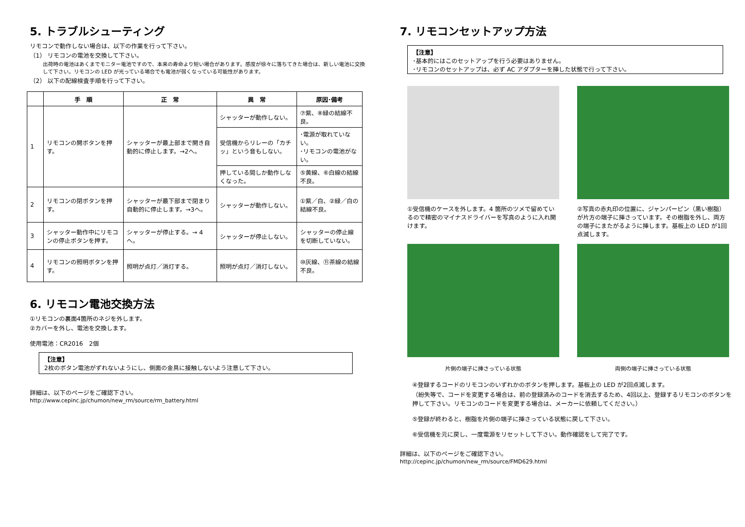5. トラブルシューティング
リモコンで動作しない場合は、以下の作業を行って下さい。
（1） リモコンの電池を交換して下さい。
出荷時の電池はあくまでモニター電池ですので、本来の寿命より短い場合があります。感度が徐々に落ちてきた場合は、新しい電池に交換して下さい。リモコンの LED が光っている場合でも電池が弱くなっている可能性があります。
（2） 以下の配線検査手順を行って下さい。
| | 手 順 | 正 常 | 異 常 | 原因･備考 |
| --- | --- | --- | --- | --- |
| 1 | リモコンの開ボタンを押す。 | シャッターが最上部まで開き自動的に停止します。→2へ。 | シャッターが動作しない。 | ⑦紫、⑧緑の結線不良。 |
| | | | 受信機からリレーの「カチッ」という音もしない。 | ･電源が取れていない。 ･リモコンの電池がない。 |
| | | | 押している間しか動作しなくなった。 | ⑤黄線、⑥白線の結線不良。 |
| 2 | リモコンの閉ボタンを押す。 | シャッターが最下部まで閉まり自動的に停止します。→3へ。 | シャッターが動作しない。 | ①紫／白、②緑／白の結線不良。 |
| 3 | シャッター動作中にリモコンの停止ボタンを押す。 | シャッターが停止する。→ 4へ。 | シャッターが停止しない。 | シャッターの停止線を切断していない。 |
| 4 | リモコンの照明ボタンを押す。 | 照明が点灯／消灯する。 | 照明が点灯／消灯しない。 | ⑩灰線、⑪茶線の結線不良。 |
6. リモコン電池交換方法
①リモコンの裏面4箇所のネジを外します。
②カバーを外し、電池を交換します。
使用電池：CR2016　2個
【注意】
2枚のボタン電池がずれないようにし、側面の金具に接触しないよう注意して下さい。
詳細は、以下のページをご確認下さい。
http://www.cepinc.jp/chumon/new_rm/source/rm_battery.html
7. リモコンセットアップ方法
【注意】
･基本的にはこのセットアップを行う必要はありません。
･リモコンのセットアップは、必ず AC アダプターを挿した状態で行って下さい。
①受信機のケースを外します。4 箇所のツメで留めているので精密のマイナスドライバーを写真のように入れ開けます。
②写真の赤丸印の位置に、ジャンパーピン（黒い樹脂）が片方の端子に挿さっています。その樹脂を外し、両方の端子にまたがるように挿します。基板上の LED が1回点滅します。
片側の端子に挿さっている状態 両側の端子に挿さっている状態
④登録するコードのリモコンのいずれかのボタンを押します。基板上の LED が2回点滅します。
（紛失等で、コードを変更する場合は、前の登録済みのコードを消去するため、4回以上、登録するリモコンのボタンを押して下さい。リモコンのコードを変更する場合は、メーカーに依頼してください。）
⑤登録が終わると、樹脂を片側の端子に挿さっている状態に戻して下さい。
⑥受信機を元に戻し、一度電源をリセットして下さい。動作確認をして完了です。
詳細は、以下のページをご確認下さい。
http://cepinc.jp/chumon/new_rm/source/FMD629.html